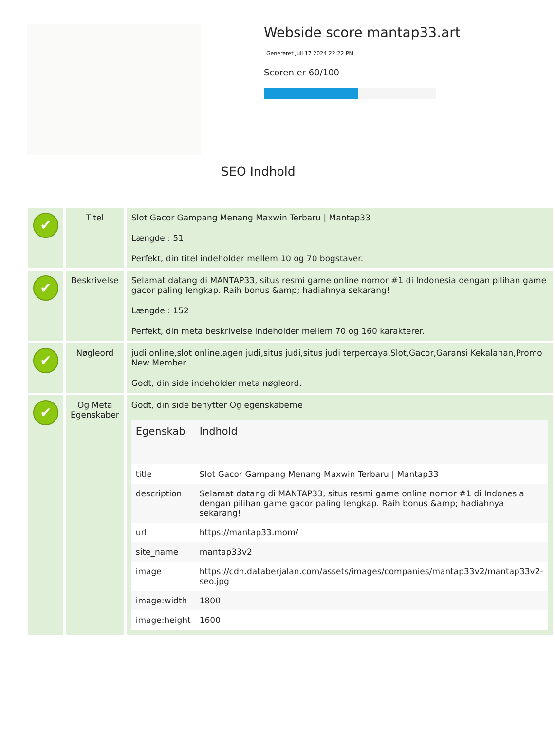Webside score mantap33.art
Genereret Juli 17 2024 22:22 PM
Scoren er 60/100
SEO Indhold
| ✔ | Titel | Slot Gacor Gampang Menang Maxwin Terbaru / Mantap33 Længde : 51 Perfekt, din titel indeholder mellem 10 og 70 bogstaver. |
| ✔ | Beskrivelse | Selamat datang di MANTAP33, situs resmi game online nomor #1 di Indonesia dengan pilihan game gacor paling lengkap. Raih bonus &amp; hadiahnya sekarang! Længde : 152 Perfekt, din meta beskrivelse indeholder mellem 70 og 160 karakterer. |
| ✔ | Nøgleord | judi online,slot online,agen judi,situs judi,situs judi terpercaya,Slot,Gacor,Garansi Kekalahan,Promo New Member Godt, din side indeholder meta nøgleord. |
| ✔ | Og Meta Egenskaber | Godt, din side benytter Og egenskaberne / Egenskab / Indhold / / --- / --- / / title / Slot Gacor Gampang Menang Maxwin Terbaru / Mantap33 / / description / Selamat datang di MANTAP33, situs resmi game online nomor #1 di Indonesia dengan pilihan game gacor paling lengkap. Raih bonus &amp; hadiahnya sekarang! / / url / https://mantap33.mom/ / / site_name / mantap33v2 / / image / https://cdn.databerjalan.com/assets/images/companies/mantap33v2/mantap33v2-seo.jpg / / image:width / 1800 / / image:height / 1600 / |